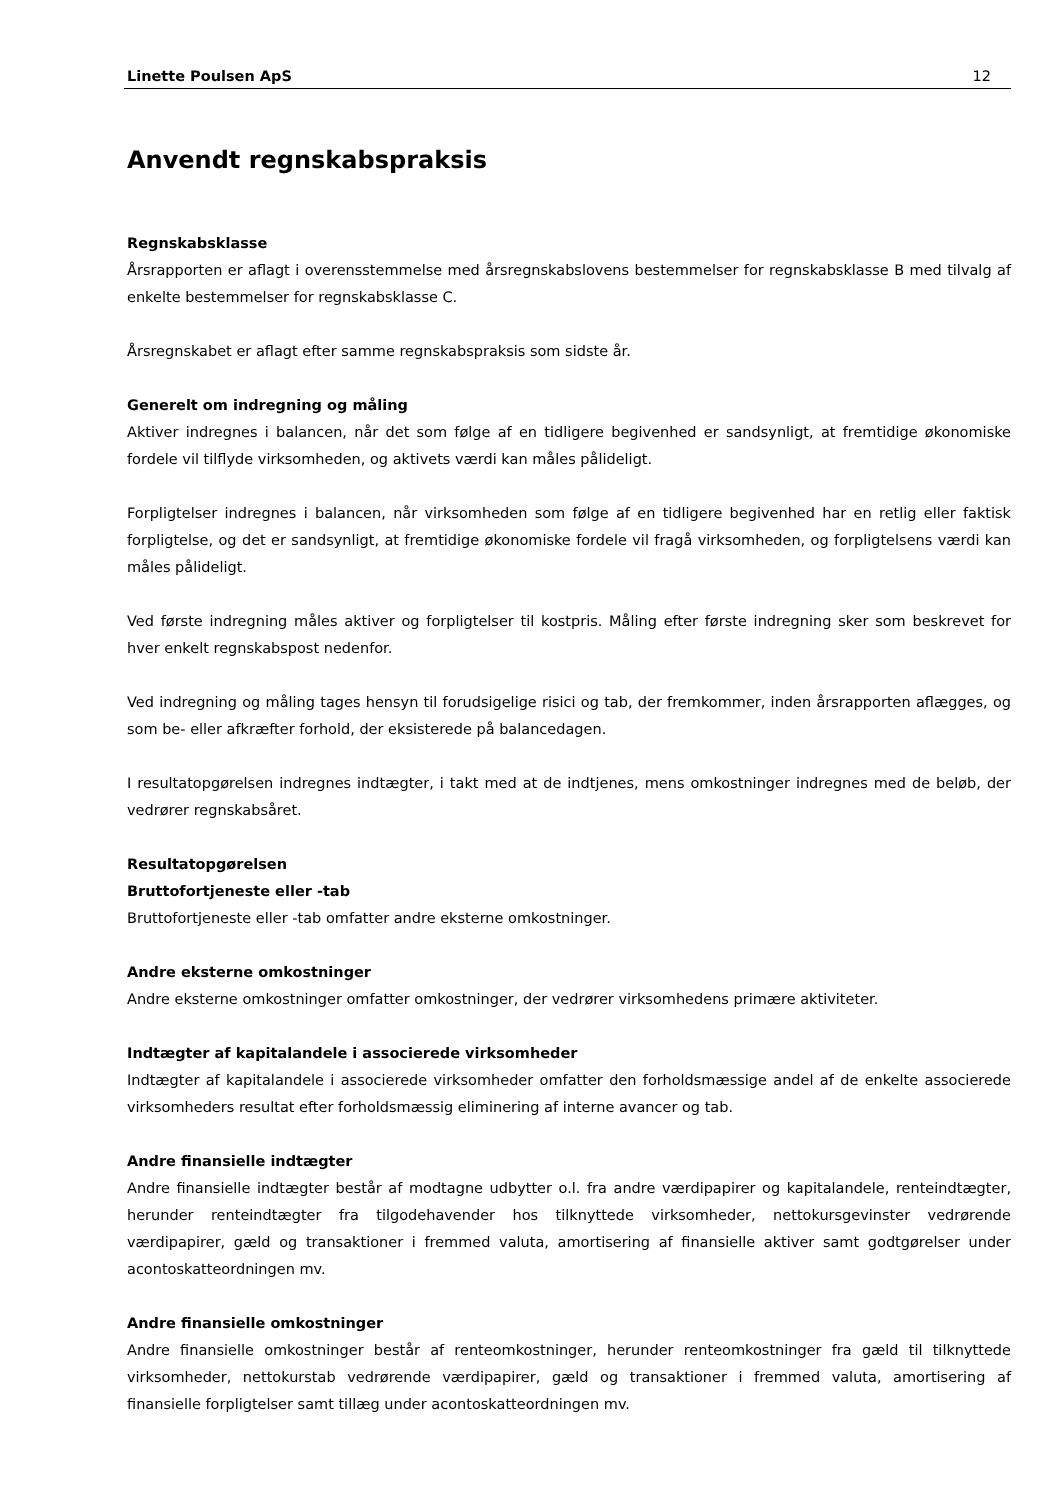Linette Poulsen ApS 12
Anvendt regnskabspraksis
Regnskabsklasse
Årsrapporten er aflagt i overensstemmelse med årsregnskabslovens bestemmelser for regnskabsklasse B med tilvalg af enkelte bestemmelser for regnskabsklasse C.
Årsregnskabet er aflagt efter samme regnskabspraksis som sidste år.
Generelt om indregning og måling
Aktiver indregnes i balancen, når det som følge af en tidligere begivenhed er sandsynligt, at fremtidige økonomiske fordele vil tilflyde virksomheden, og aktivets værdi kan måles pålideligt.
Forpligtelser indregnes i balancen, når virksomheden som følge af en tidligere begivenhed har en retlig eller faktisk forpligtelse, og det er sandsynligt, at fremtidige økonomiske fordele vil fragå virksomheden, og forpligtelsens værdi kan måles pålideligt.
Ved første indregning måles aktiver og forpligtelser til kostpris. Måling efter første indregning sker som beskrevet for hver enkelt regnskabspost nedenfor.
Ved indregning og måling tages hensyn til forudsigelige risici og tab, der fremkommer, inden årsrapporten aflægges, og som be- eller afkræfter forhold, der eksisterede på balancedagen.
I resultatopgørelsen indregnes indtægter, i takt med at de indtjenes, mens omkostninger indregnes med de beløb, der vedrører regnskabsåret.
Resultatopgørelsen
Bruttofortjeneste eller -tab
Bruttofortjeneste eller -tab omfatter andre eksterne omkostninger.
Andre eksterne omkostninger
Andre eksterne omkostninger omfatter omkostninger, der vedrører virksomhedens primære aktiviteter.
Indtægter af kapitalandele i associerede virksomheder
Indtægter af kapitalandele i associerede virksomheder omfatter den forholdsmæssige andel af de enkelte associerede virksomheders resultat efter forholdsmæssig eliminering af interne avancer og tab.
Andre finansielle indtægter
Andre finansielle indtægter består af modtagne udbytter o.l. fra andre værdipapirer og kapitalandele, renteindtægter, herunder renteindtægter fra tilgodehavender hos tilknyttede virksomheder, nettokursgevinster vedrørende værdipapirer, gæld og transaktioner i fremmed valuta, amortisering af finansielle aktiver samt godtgørelser under acontoskatteordningen mv.
Andre finansielle omkostninger
Andre finansielle omkostninger består af renteomkostninger, herunder renteomkostninger fra gæld til tilknyttede virksomheder, nettokurstab vedrørende værdipapirer, gæld og transaktioner i fremmed valuta, amortisering af finansielle forpligtelser samt tillæg under acontoskatteordningen mv.